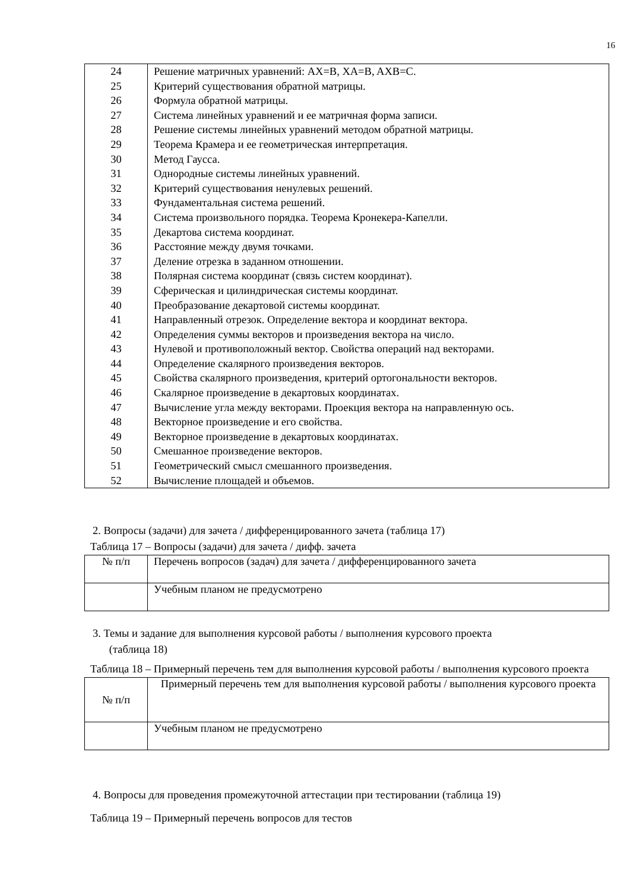16
| 24 25 26 27 28 29 30 31 32 33 34 35 36 37 38 39 40 41 42 43 44 45 46 47 48 49 50 51 52 | Решение матричных уравнений: AX=B, XA=B, AXB=C. Критерий существования обратной матрицы. Формула обратной матрицы. Система линейных уравнений и ее матричная форма записи. Решение системы линейных уравнений методом обратной матрицы. Теорема Крамера и ее геометрическая интерпретация. Метод Гаусса. Однородные системы линейных уравнений. Критерий существования ненулевых решений. Фундаментальная система решений. Система произвольного порядка. Теорема Кронекера-Капелли. Декартова система координат. Расстояние между двумя точками. Деление отрезка в заданном отношении. Полярная система координат (связь систем координат). Сферическая и цилиндрическая системы координат. Преобразование декартовой системы координат. Направленный отрезок. Определение вектора и координат вектора. Определения суммы векторов и произведения вектора на число. Нулевой и противоположный вектор. Свойства операций над векторами. Определение скалярного произведения векторов. Свойства скалярного произведения, критерий ортогональности векторов. Скалярное произведение в декартовых координатах. Вычисление угла между векторами. Проекция вектора на направленную ось. Векторное произведение и его свойства. Векторное произведение в декартовых координатах. Смешанное произведение векторов. Геометрический смысл смешанного произведения. Вычисление площадей и объемов. |
2. Вопросы (задачи) для зачета / дифференцированного зачета (таблица 17)
Таблица 17 – Вопросы (задачи) для зачета / дифф. зачета
| № п/п | Перечень вопросов (задач) для зачета / дифференцированного зачета |
| | Учебным планом не предусмотрено |
3. Темы и задание для выполнения курсовой работы / выполнения курсового проекта
(таблица 18)
Таблица 18 – Примерный перечень тем для выполнения курсовой работы / выполнения курсового проекта
| № п/п | Примерный перечень тем для выполнения курсовой работы / выполнения курсового проекта |
| | Учебным планом не предусмотрено |
4. Вопросы для проведения промежуточной аттестации при тестировании (таблица 19)
Таблица 19 – Примерный перечень вопросов для тестов